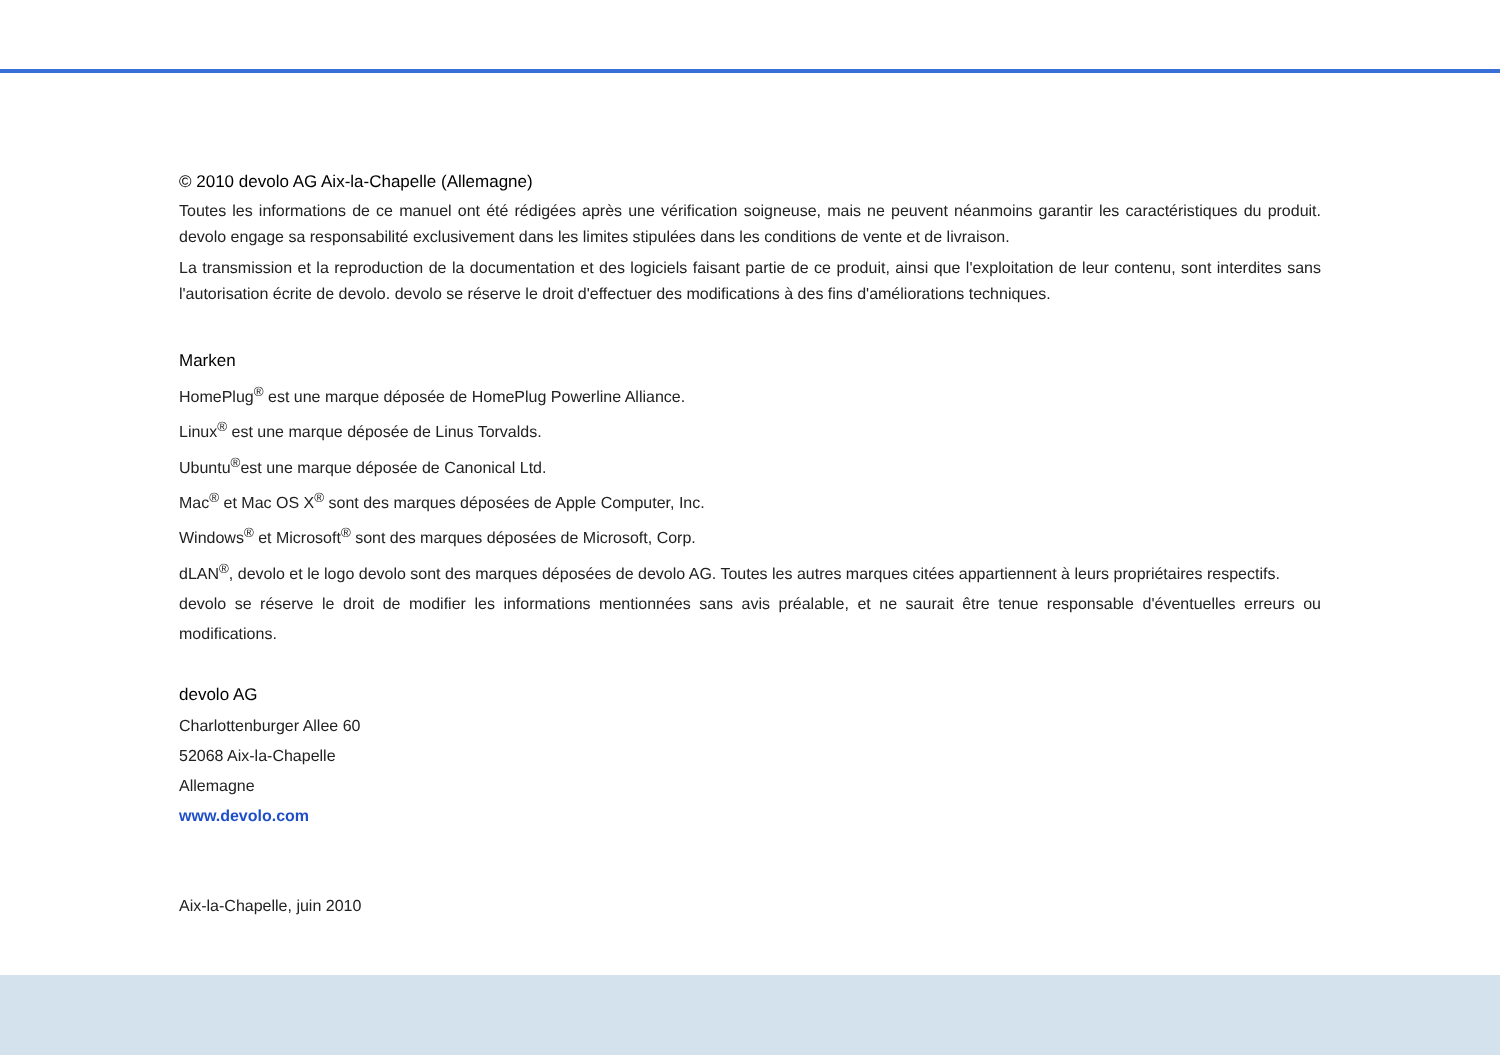© 2010 devolo AG Aix-la-Chapelle (Allemagne)
Toutes les informations de ce manuel ont été rédigées après une vérification soigneuse, mais ne peuvent néanmoins garantir les caractéristiques du produit. devolo engage sa responsabilité exclusivement dans les limites stipulées dans les conditions de vente et de livraison.
La transmission et la reproduction de la documentation et des logiciels faisant partie de ce produit, ainsi que l'exploitation de leur contenu, sont interdites sans l'autorisation écrite de devolo. devolo se réserve le droit d'effectuer des modifications à des fins d'améliorations techniques.
Marken
HomePlug<sup>®</sup> est une marque déposée de HomePlug Powerline Alliance.
Linux<sup>®</sup> est une marque déposée de Linus Torvalds.
Ubuntu<sup>®</sup>est une marque déposée de Canonical Ltd.
Mac<sup>®</sup> et Mac OS X<sup>®</sup> sont des marques déposées de Apple Computer, Inc.
Windows<sup>®</sup> et Microsoft<sup>®</sup> sont des marques déposées de Microsoft, Corp.
dLAN<sup>®</sup>, devolo et le logo devolo sont des marques déposées de devolo AG. Toutes les autres marques citées appartiennent à leurs propriétaires respectifs.
devolo se réserve le droit de modifier les informations mentionnées sans avis préalable, et ne saurait être tenue responsable d'éventuelles erreurs ou modifications.
devolo AG
Charlottenburger Allee 60
52068 Aix-la-Chapelle
Allemagne
www.devolo.com
Aix-la-Chapelle, juin 2010